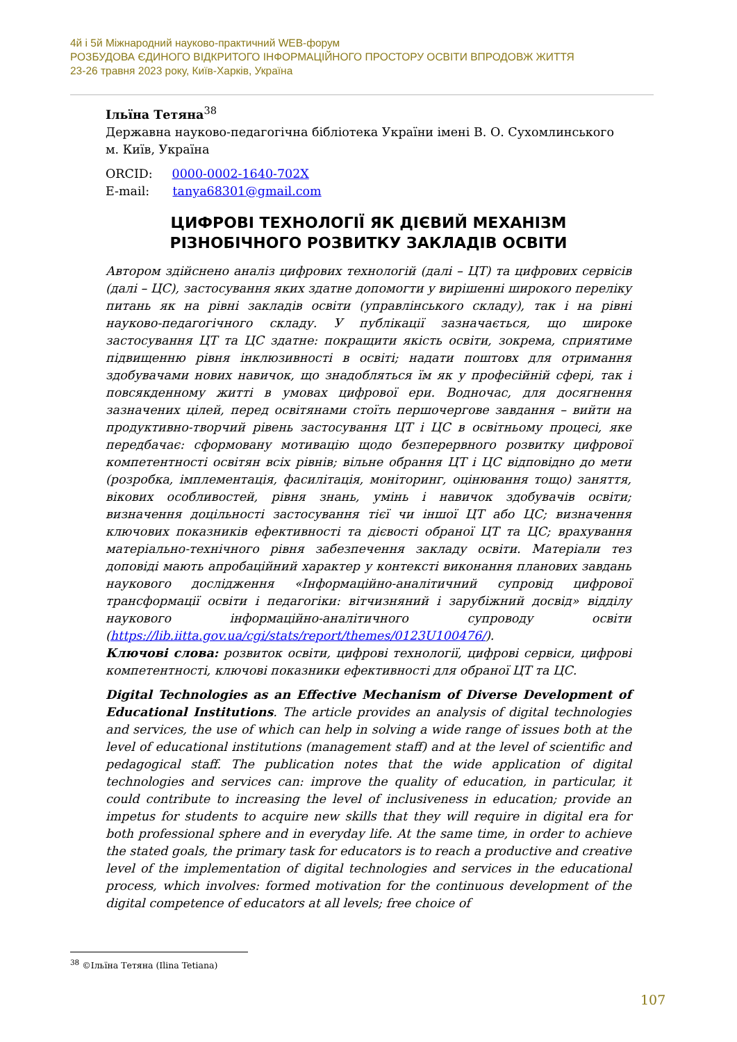4й і 5й Міжнародний науково-практичний WEB-форум
РОЗБУДОВА ЄДИНОГО ВІДКРИТОГО ІНФОРМАЦІЙНОГО ПРОСТОРУ ОСВІТИ ВПРОДОВЖ ЖИТТЯ
23-26 травня 2023 року, Київ-Харків, Україна
Ільїна Тетяна<sup>38</sup>
Державна науково-педагогічна бібліотека України імені В. О. Сухомлинського
м. Київ, Україна
ORCID: 0000-0002-1640-702X
E-mail: tanya68301@gmail.com
ЦИФРОВІ ТЕХНОЛОГІЇ ЯК ДІЄВИЙ МЕХАНІЗМ
РІЗНОБІЧНОГО РОЗВИТКУ ЗАКЛАДІВ ОСВІТИ
Автором здійснено аналіз цифрових технологій (далі – ЦТ) та цифрових сервісів (далі – ЦС), застосування яких здатне допомогти у вирішенні широкого переліку питань як на рівні закладів освіти (управлінського складу), так і на рівні науково-педагогічного складу. У публікації зазначається, що широке застосування ЦТ та ЦС здатне: покращити якість освіти, зокрема, сприятиме підвищенню рівня інклюзивності в освіті; надати поштовх для отримання здобувачами нових навичок, що знадобляться їм як у професійній сфері, так і повсякденному житті в умовах цифрової ери. Водночас, для досягнення зазначених цілей, перед освітянами стоїть першочергове завдання – вийти на продуктивно-творчий рівень застосування ЦТ і ЦС в освітньому процесі, яке передбачає: сформовану мотивацію щодо безперервного розвитку цифрової компетентності освітян всіх рівнів; вільне обрання ЦТ і ЦС відповідно до мети (розробка, імплементація, фасилітація, моніторинг, оцінювання тощо) заняття, вікових особливостей, рівня знань, умінь і навичок здобувачів освіти; визначення доцільності застосування тієї чи іншої ЦТ або ЦС; визначення ключових показників ефективності та дієвості обраної ЦТ та ЦС; врахування матеріально-технічного рівня забезпечення закладу освіти. Матеріали тез доповіді мають апробаційний характер у контексті виконання планових завдань наукового дослідження «Інформаційно-аналітичний супровід цифрової трансформації освіти і педагогіки: вітчизняний і зарубіжний досвід» відділу наукового інформаційно-аналітичного супроводу освіти (https://lib.iitta.gov.ua/cgi/stats/report/themes/0123U100476/).
Ключові слова: розвиток освіти, цифрові технології, цифрові сервіси, цифрові компетентності, ключові показники ефективності для обраної ЦТ та ЦС.
Digital Technologies as an Effective Mechanism of Diverse Development of Educational Institutions. The article provides an analysis of digital technologies and services, the use of which can help in solving a wide range of issues both at the level of educational institutions (management staff) and at the level of scientific and pedagogical staff. The publication notes that the wide application of digital technologies and services can: improve the quality of education, in particular, it could contribute to increasing the level of inclusiveness in education; provide an impetus for students to acquire new skills that they will require in digital era for both professional sphere and in everyday life. At the same time, in order to achieve the stated goals, the primary task for educators is to reach a productive and creative level of the implementation of digital technologies and services in the educational process, which involves: formed motivation for the continuous development of the digital competence of educators at all levels; free choice of
<sup>38</sup> ©Ільїна Тетяна (Ilina Tetiana)
107